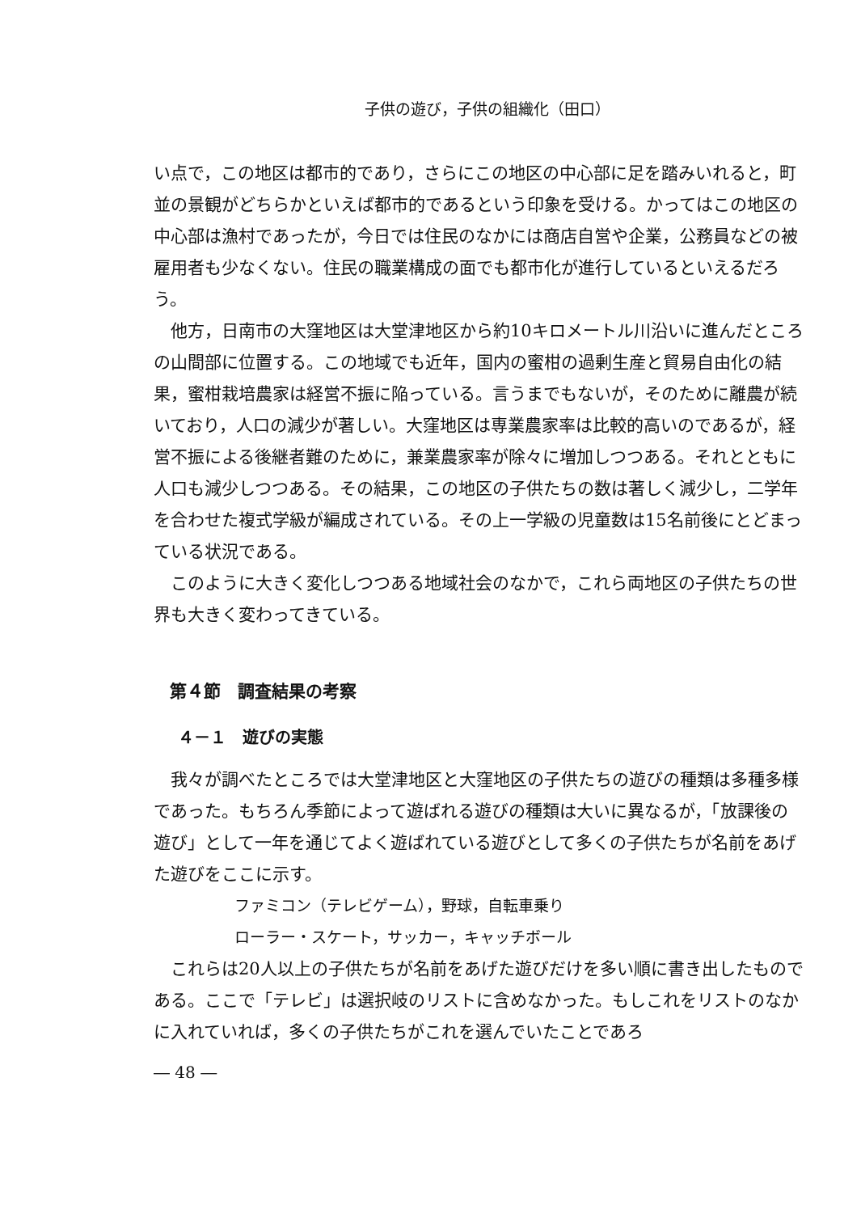子供の遊び，子供の組織化（田口）
い点で，この地区は都市的であり，さらにこの地区の中心部に足を踏みいれると，町並の景観がどちらかといえば都市的であるという印象を受ける。かってはこの地区の中心部は漁村であったが，今日では住民のなかには商店自営や企業，公務員などの被雇用者も少なくない。住民の職業構成の面でも都市化が進行しているといえるだろう。
他方，日南市の大窪地区は大堂津地区から約10キロメートル川沿いに進んだところの山間部に位置する。この地域でも近年，国内の蜜柑の過剰生産と貿易自由化の結果，蜜柑栽培農家は経営不振に陥っている。言うまでもないが，そのために離農が続いており，人口の減少が著しい。大窪地区は専業農家率は比較的高いのであるが，経営不振による後継者難のために，兼業農家率が除々に増加しつつある。それとともに人口も減少しつつある。その結果，この地区の子供たちの数は著しく減少し，二学年を合わせた複式学級が編成されている。その上一学級の児童数は15名前後にとどまっている状況である。
このように大きく変化しつつある地域社会のなかで，これら両地区の子供たちの世界も大きく変わってきている。
第４節　調査結果の考察
４－１　遊びの実態
我々が調べたところでは大堂津地区と大窪地区の子供たちの遊びの種類は多種多様であった。もちろん季節によって遊ばれる遊びの種類は大いに異なるが，「放課後の遊び」として一年を通じてよく遊ばれている遊びとして多くの子供たちが名前をあげた遊びをここに示す。
ファミコン（テレビゲーム），野球，自転車乗り
ローラー・スケート，サッカー，キャッチボール
これらは20人以上の子供たちが名前をあげた遊びだけを多い順に書き出したものである。ここで「テレビ」は選択岐のリストに含めなかった。もしこれをリストのなかに入れていれば，多くの子供たちがこれを選んでいたことであろ
― 48 ―